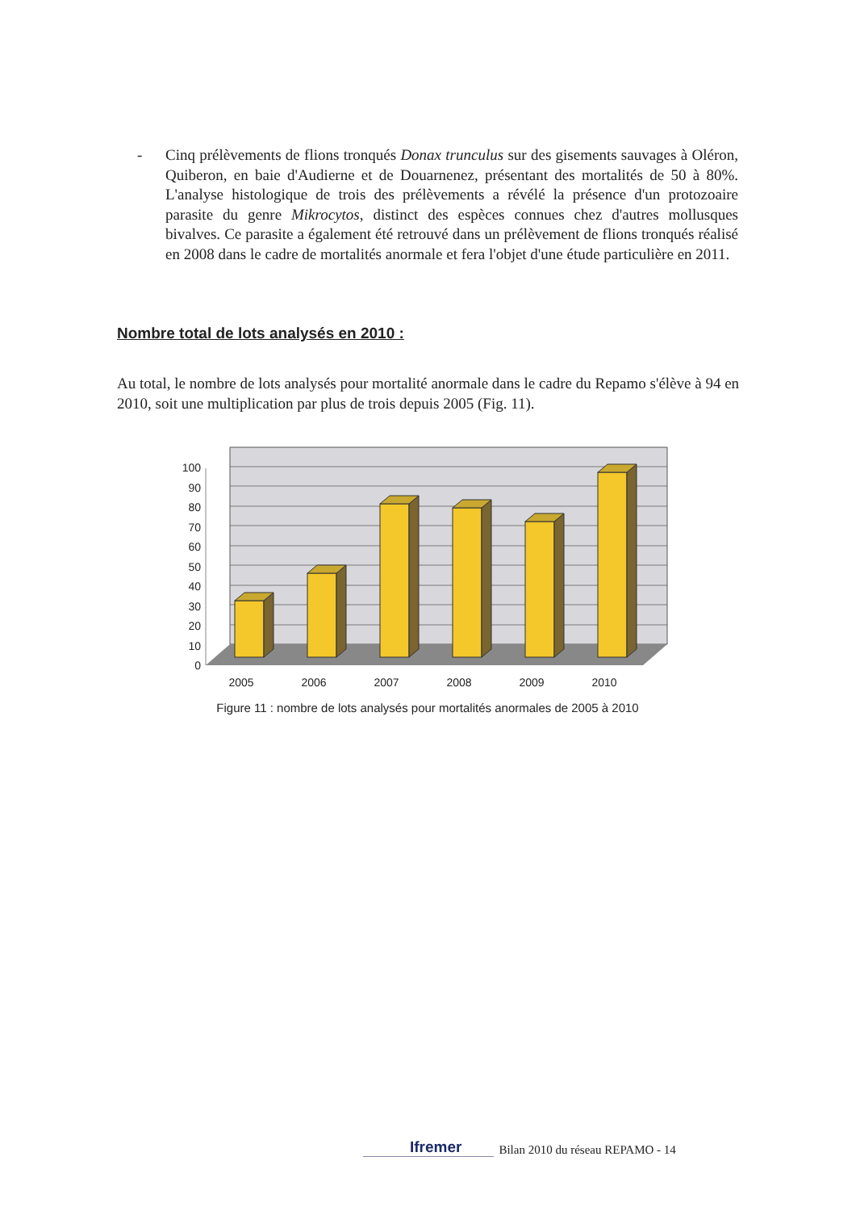- Cinq prélèvements de flions tronqués Donax trunculus sur des gisements sauvages à Oléron, Quiberon, en baie d'Audierne et de Douarnenez, présentant des mortalités de 50 à 80%. L'analyse histologique de trois des prélèvements a révélé la présence d'un protozoaire parasite du genre Mikrocytos, distinct des espèces connues chez d'autres mollusques bivalves. Ce parasite a également été retrouvé dans un prélèvement de flions tronqués réalisé en 2008 dans le cadre de mortalités anormale et fera l'objet d'une étude particulière en 2011.
Nombre total de lots analysés en 2010 :
Au total, le nombre de lots analysés pour mortalité anormale dans le cadre du Repamo s'élève à 94 en 2010, soit une multiplication par plus de trois depuis 2005 (Fig. 11).
100
90
80
70
60
50
40
30
20
10
0
2005
2006
2007
2008
2009
2010
Figure 11 : nombre de lots analysés pour mortalités anormales de 2005 à 2010
Ifremer Bilan 2010 du réseau REPAMO - 14